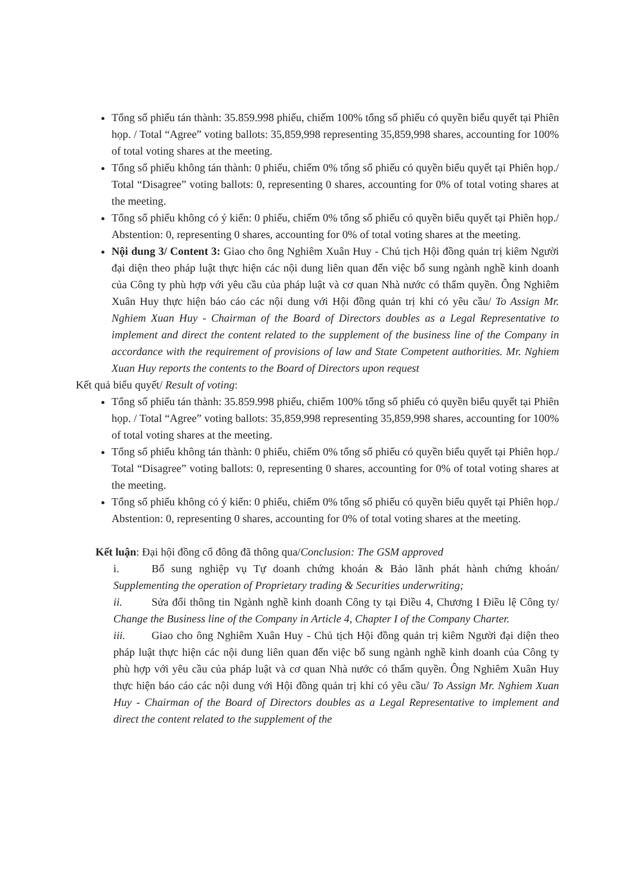Tổng số phiếu tán thành: 35.859.998 phiếu, chiếm 100% tổng số phiếu có quyền biểu quyết tại Phiên họp. / Total “Agree” voting ballots: 35,859,998 representing 35,859,998 shares, accounting for 100% of total voting shares at the meeting.
Tổng số phiếu không tán thành: 0 phiếu, chiếm 0% tổng số phiếu có quyền biểu quyết tại Phiên họp./ Total “Disagree” voting ballots: 0, representing 0 shares, accounting for 0% of total voting shares at the meeting.
Tổng số phiếu không có ý kiến: 0 phiếu, chiếm 0% tổng số phiếu có quyền biểu quyết tại Phiên họp./ Abstention: 0, representing 0 shares, accounting for 0% of total voting shares at the meeting.
Nội dung 3/ Content 3: Giao cho ông Nghiêm Xuân Huy - Chủ tịch Hội đồng quản trị kiêm Người đại diện theo pháp luật thực hiện các nội dung liên quan đến việc bổ sung ngành nghề kinh doanh của Công ty phù hợp với yêu cầu của pháp luật và cơ quan Nhà nước có thẩm quyền. Ông Nghiêm Xuân Huy thực hiện báo cáo các nội dung với Hội đồng quản trị khi có yêu cầu/ To Assign Mr. Nghiem Xuan Huy - Chairman of the Board of Directors doubles as a Legal Representative to implement and direct the content related to the supplement of the business line of the Company in accordance with the requirement of provisions of law and State Competent authorities. Mr. Nghiem Xuan Huy reports the contents to the Board of Directors upon request
Kết quả biểu quyết/ Result of voting:
Tổng số phiếu tán thành: 35.859.998 phiếu, chiếm 100% tổng số phiếu có quyền biểu quyết tại Phiên họp. / Total “Agree” voting ballots: 35,859,998 representing 35,859,998 shares, accounting for 100% of total voting shares at the meeting.
Tổng số phiếu không tán thành: 0 phiếu, chiếm 0% tổng số phiếu có quyền biểu quyết tại Phiên họp./ Total “Disagree” voting ballots: 0, representing 0 shares, accounting for 0% of total voting shares at the meeting.
Tổng số phiếu không có ý kiến: 0 phiếu, chiếm 0% tổng số phiếu có quyền biểu quyết tại Phiên họp./ Abstention: 0, representing 0 shares, accounting for 0% of total voting shares at the meeting.
Kết luận: Đại hội đồng cổ đông đã thông qua/Conclusion: The GSM approved
i. Bổ sung nghiệp vụ Tự doanh chứng khoán & Bảo lãnh phát hành chứng khoán/ Supplementing the operation of Proprietary trading & Securities underwriting;
ii. Sửa đổi thông tin Ngành nghề kinh doanh Công ty tại Điều 4, Chương I Điều lệ Công ty/ Change the Business line of the Company in Article 4, Chapter I of the Company Charter.
iii. Giao cho ông Nghiêm Xuân Huy - Chủ tịch Hội đồng quản trị kiêm Người đại diện theo pháp luật thực hiện các nội dung liên quan đến việc bổ sung ngành nghề kinh doanh của Công ty phù hợp với yêu cầu của pháp luật và cơ quan Nhà nước có thẩm quyền. Ông Nghiêm Xuân Huy thực hiện báo cáo các nội dung với Hội đồng quản trị khi có yêu cầu/ To Assign Mr. Nghiem Xuan Huy - Chairman of the Board of Directors doubles as a Legal Representative to implement and direct the content related to the supplement of the